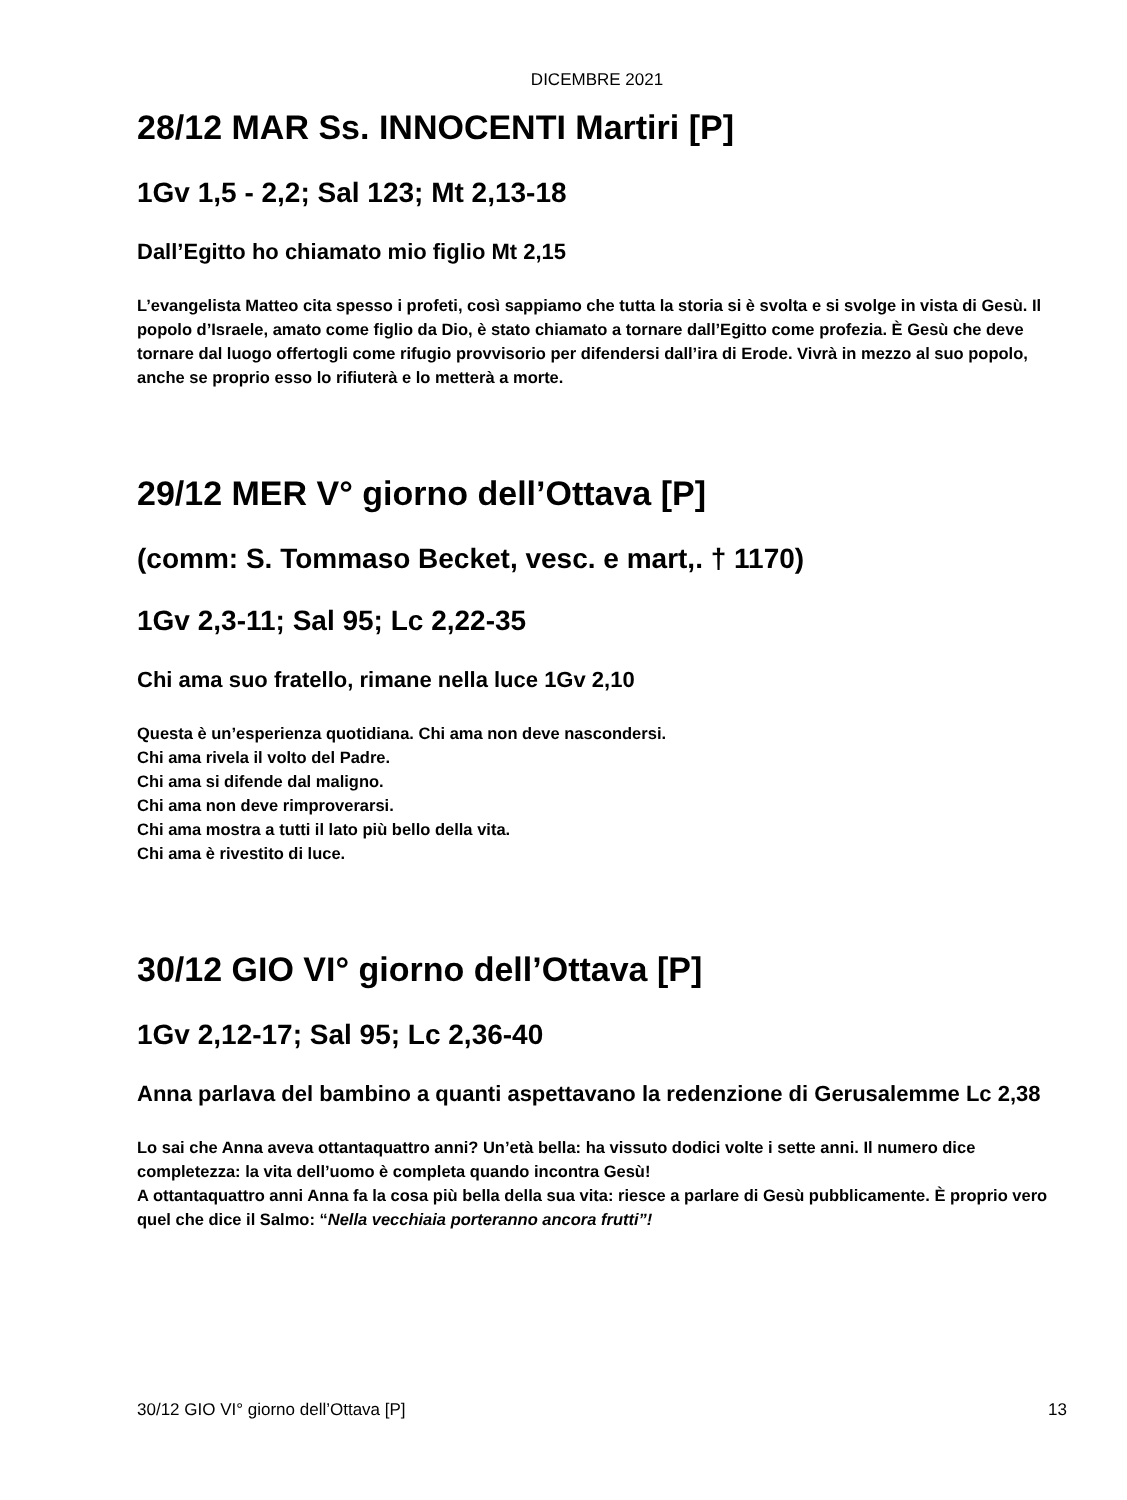DICEMBRE 2021
28/12 MAR Ss. INNOCENTI Martiri [P]
1Gv 1,5 - 2,2; Sal 123; Mt 2,13-18
Dall’Egitto ho chiamato mio figlio Mt 2,15
L’evangelista Matteo cita spesso i profeti, così sappiamo che tutta la storia si è svolta e si svolge in vista di Gesù. Il popolo d’Israele, amato come figlio da Dio, è stato chiamato a tornare dall’Egitto come profezia. È Gesù che deve tornare dal luogo offertogli come rifugio provvisorio per difendersi dall’ira di Erode. Vivrà in mezzo al suo popolo, anche se proprio esso lo rifiuterà e lo metterà a morte.
29/12 MER V° giorno dell’Ottava [P]
(comm: S. Tommaso Becket, vesc. e mart,. † 1170)
1Gv 2,3-11; Sal 95; Lc 2,22-35
Chi ama suo fratello, rimane nella luce 1Gv 2,10
Questa è un’esperienza quotidiana. Chi ama non deve nascondersi.
Chi ama rivela il volto del Padre.
Chi ama si difende dal maligno.
Chi ama non deve rimproverarsi.
Chi ama mostra a tutti il lato più bello della vita.
Chi ama è rivestito di luce.
30/12 GIO VI° giorno dell’Ottava [P]
1Gv 2,12-17; Sal 95; Lc 2,36-40
Anna parlava del bambino a quanti aspettavano la redenzione di Gerusalemme Lc 2,38
Lo sai che Anna aveva ottantaquattro anni? Un’età bella: ha vissuto dodici volte i sette anni. Il numero dice completezza: la vita dell’uomo è completa quando incontra Gesù!
A ottantaquattro anni Anna fa la cosa più bella della sua vita: riesce a parlare di Gesù pubblicamente. È proprio vero quel che dice il Salmo: “Nella vecchiaia porteranno ancora frutti”!
30/12 GIO VI° giorno dell’Ottava [P] 13